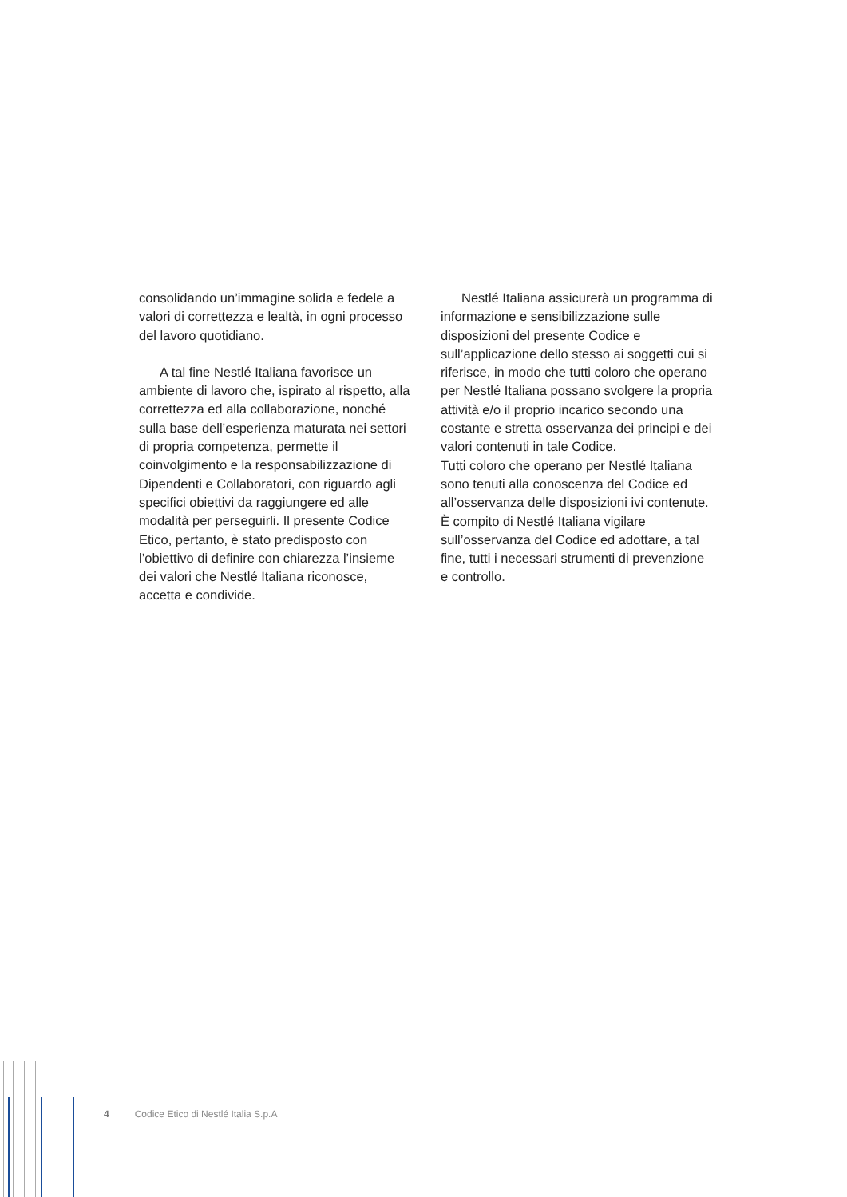consolidando un’immagine solida e fedele a valori di correttezza e lealtà, in ogni processo del lavoro quotidiano.
A tal fine Nestlé Italiana favorisce un ambiente di lavoro che, ispirato al rispetto, alla correttezza ed alla collaborazione, nonché sulla base dell’esperienza maturata nei settori di propria competenza, permette il coinvolgimento e la responsabilizzazione di Dipendenti e Collaboratori, con riguardo agli specifici obiettivi da raggiungere ed alle modalità per perseguirli. Il presente Codice Etico, pertanto, è stato predisposto con l’obiettivo di definire con chiarezza l’insieme dei valori che Nestlé Italiana riconosce, accetta e condivide.
Nestlé Italiana assicurerà un programma di informazione e sensibilizzazione sulle disposizioni del presente Codice e sull’applicazione dello stesso ai soggetti cui si riferisce, in modo che tutti coloro che operano per Nestlé Italiana possano svolgere la propria attività e/o il proprio incarico secondo una costante e stretta osservanza dei principi e dei valori contenuti in tale Codice.
Tutti coloro che operano per Nestlé Italiana sono tenuti alla conoscenza del Codice ed all’osservanza delle disposizioni ivi contenute.
È compito di Nestlé Italiana vigilare sull’osservanza del Codice ed adottare, a tal fine, tutti i necessari strumenti di prevenzione e controllo.
4 Codice Etico di Nestlé Italia S.p.A